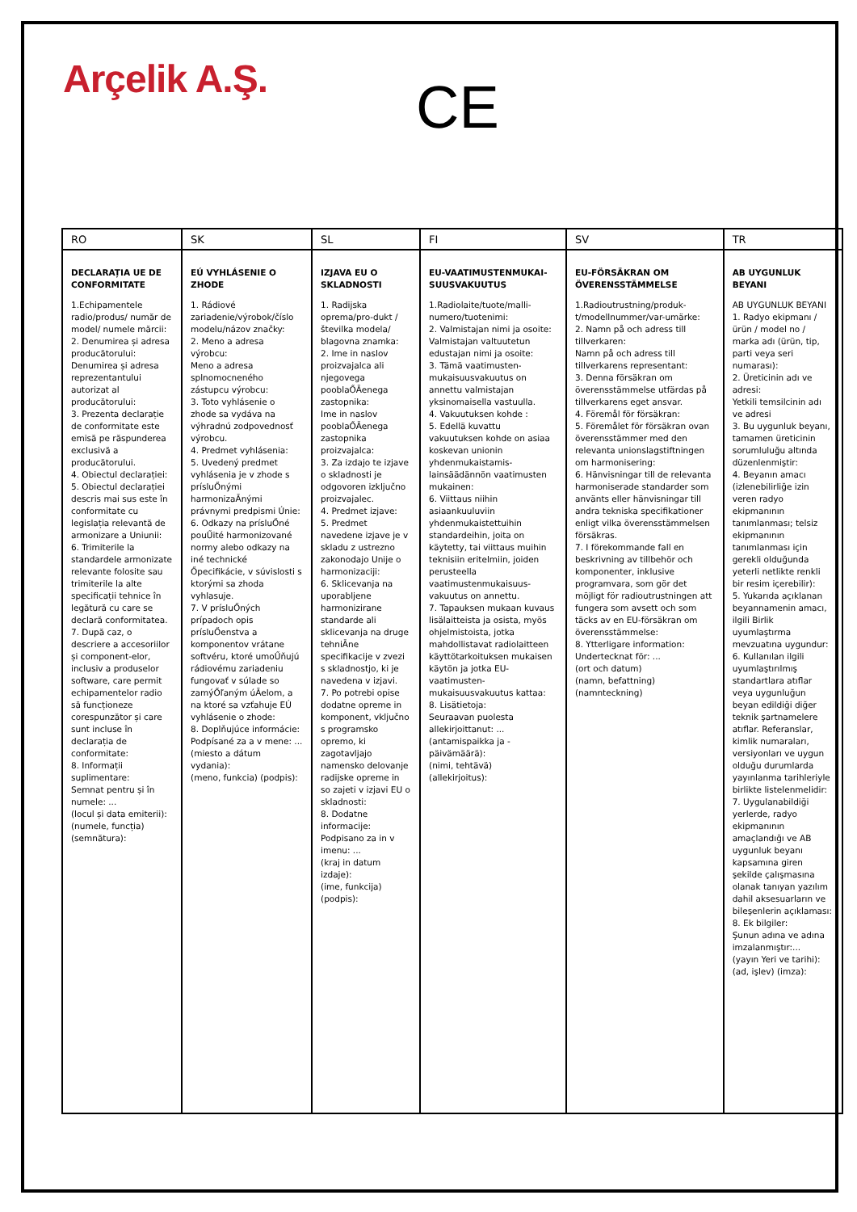Arçelik A.Ş.
CE
| RO | SK | SL | FI | SV | TR |
| --- | --- | --- | --- | --- | --- |
| DECLARAȚIA UE DE CONFORMITATE 1.Echipamentele radio/produs/ număr de model/ numele mărcii: 2. Denumirea și adresa producătorului: Denumirea și adresa reprezentantului autorizat al producătorului: 3. Prezenta declarație de conformitate este emisă pe răspunderea exclusivă a producătorului. 4. Obiectul declarației: 5. Obiectul declarației descris mai sus este în conformitate cu legislația relevantă de armonizare a Uniunii: 6. Trimiterile la standardele armonizate relevante folosite sau trimiterile la alte specificații tehnice în legătură cu care se declară conformitatea. 7. După caz, o descriere a accesoriilor și component-elor, inclusiv a produselor software, care permit echipamentelor radio să funcționeze corespunzător și care sunt incluse în declarația de conformitate: 8. Informații suplimentare: Semnat pentru și în numele: ... (locul și data emiterii): (numele, funcția) (semnătura): | EÚ VYHLÁSENIE O ZHODE 1. Rádiové zariadenie/výrobok/číslo modelu/názov značky: 2. Meno a adresa výrobcu: Meno a adresa splnomocneného zástupcu výrobcu: 3. Toto vyhlásenie o zhode sa vydáva na výhradnú zodpovednosť výrobcu. 4. Predmet vyhlásenia: 5. Uvedený predmet vyhlásenia je v zhode s prísluŐnými harmonizaĀnými právnymi predpismi Únie: 6. Odkazy na prísluŐné pouŰité harmonizované normy alebo odkazy na iné technické Őpecifikácie, v súvislosti s ktorými sa zhoda vyhlasuje. 7. V prísluŐných prípadoch opis prísluŐenstva a komponentov vrátane softvéru, ktoré umoŰňujú rádiovému zariadeniu fungovať v súlade so zamýŐľaným úĀelom, a na ktoré sa vzťahuje EÚ vyhlásenie o zhode: 8. Doplňujúce informácie: Podpísané za a v mene: ... (miesto a dátum vydania): (meno, funkcia) (podpis): | IZJAVA EU O SKLADNOSTI 1. Radijska oprema/pro-dukt / številka modela/ blagovna znamka: 2. Ime in naslov proizvajalca ali njegovega pooblaŐĀenega zastopnika: Ime in naslov pooblaŐĀenega zastopnika proizvajalca: 3. Za izdajo te izjave o skladnosti je odgovoren izključno proizvajalec. 4. Predmet izjave: 5. Predmet navedene izjave je v skladu z ustrezno zakonodajo Unije o harmonizaciji: 6. Sklicevanja na uporabljene harmonizirane standarde ali sklicevanja na druge tehniĀne specifikacije v zvezi s skladnostjo, ki je navedena v izjavi. 7. Po potrebi opise dodatne opreme in komponent, vključno s programsko opremo, ki zagotavljajo namensko delovanje radijske opreme in so zajeti v izjavi EU o skladnosti: 8. Dodatne informacije: Podpisano za in v imenu: ... (kraj in datum izdaje): (ime, funkcija) (podpis): | EU-VAATIMUSTENMUKAI-SUUSVAKUUTUS 1.Radiolaite/tuote/malli-numero/tuotenimi: 2. Valmistajan nimi ja osoite: Valmistajan valtuutetun edustajan nimi ja osoite: 3. Tämä vaatimusten-mukaisuusvakuutus on annettu valmistajan yksinomaisella vastuulla. 4. Vakuutuksen kohde : 5. Edellä kuvattu vakuutuksen kohde on asiaa koskevan unionin yhdenmukaistamis-lainsäädännön vaatimusten mukainen: 6. Viittaus niihin asiaankuuluviin yhdenmukaistettuihin standardeihin, joita on käytetty, tai viittaus muihin teknisiin eritelmiin, joiden perusteella vaatimustenmukaisuus-vakuutus on annettu. 7. Tapauksen mukaan kuvaus lisälaitteista ja osista, myös ohjelmistoista, jotka mahdollistavat radiolaitteen käyttötarkoituksen mukaisen käytön ja jotka EU-vaatimusten-mukaisuusvakuutus kattaa: 8. Lisätietoja: Seuraavan puolesta allekirjoittanut: ... (antamispaikka ja -päivämäärä): (nimi, tehtävä) (allekirjoitus): | EU-FÖRSÄKRAN OM ÖVERENSSTÄMMELSE 1.Radioutrustning/produk-t/modellnummer/var-umärke: 2. Namn på och adress till tillverkaren: Namn på och adress till tillverkarens representant: 3. Denna försäkran om överensstämmelse utfärdas på tillverkarens eget ansvar. 4. Föremål för försäkran: 5. Föremålet för försäkran ovan överensstämmer med den relevanta unionslagstiftningen om harmonisering: 6. Hänvisningar till de relevanta harmoniserade standarder som använts eller hänvisningar till andra tekniska specifikationer enligt vilka överensstämmelsen försäkras. 7. I förekommande fall en beskrivning av tillbehör och komponenter, inklusive programvara, som gör det möjligt för radioutrustningen att fungera som avsett och som täcks av en EU-försäkran om överensstämmelse: 8. Ytterligare information: Undertecknat för: ... (ort och datum) (namn, befattning) (namnteckning) | AB UYGUNLUK BEYANI AB UYGUNLUK BEYANI 1. Radyo ekipmanı / ürün / model no / marka adı (ürün, tip, parti veya seri numarası): 2. Üreticinin adı ve adresi: Yetkili temsilcinin adı ve adresi 3. Bu uygunluk beyanı, tamamen üreticinin sorumluluğu altında düzenlenmiştir: 4. Beyanın amacı (izlenebilirliğe izin veren radyo ekipmanının tanımlanması; telsiz ekipmanının tanımlanması için gerekli olduğunda yeterli netlikte renkli bir resim içerebilir): 5. Yukarıda açıklanan beyannamenin amacı, ilgili Birlik uyumlaştırma mevzuatına uygundur: 6. Kullanılan ilgili uyumlaştırılmış standartlara atıflar veya uygunluğun beyan edildiği diğer teknik şartnamelere atıflar. Referanslar, kimlik numaraları, versiyonları ve uygun olduğu durumlarda yayınlanma tarihleriyle birlikte listelenmelidir: 7. Uygulanabildiği yerlerde, radyo ekipmanının amaçlandığı ve AB uygunluk beyanı kapsamına giren şekilde çalışmasına olanak tanıyan yazılım dahil aksesuarların ve bileşenlerin açıklaması: 8. Ek bilgiler: Şunun adına ve adına imzalanmıştır:... (yayın Yeri ve tarihi): (ad, işlev) (imza): |